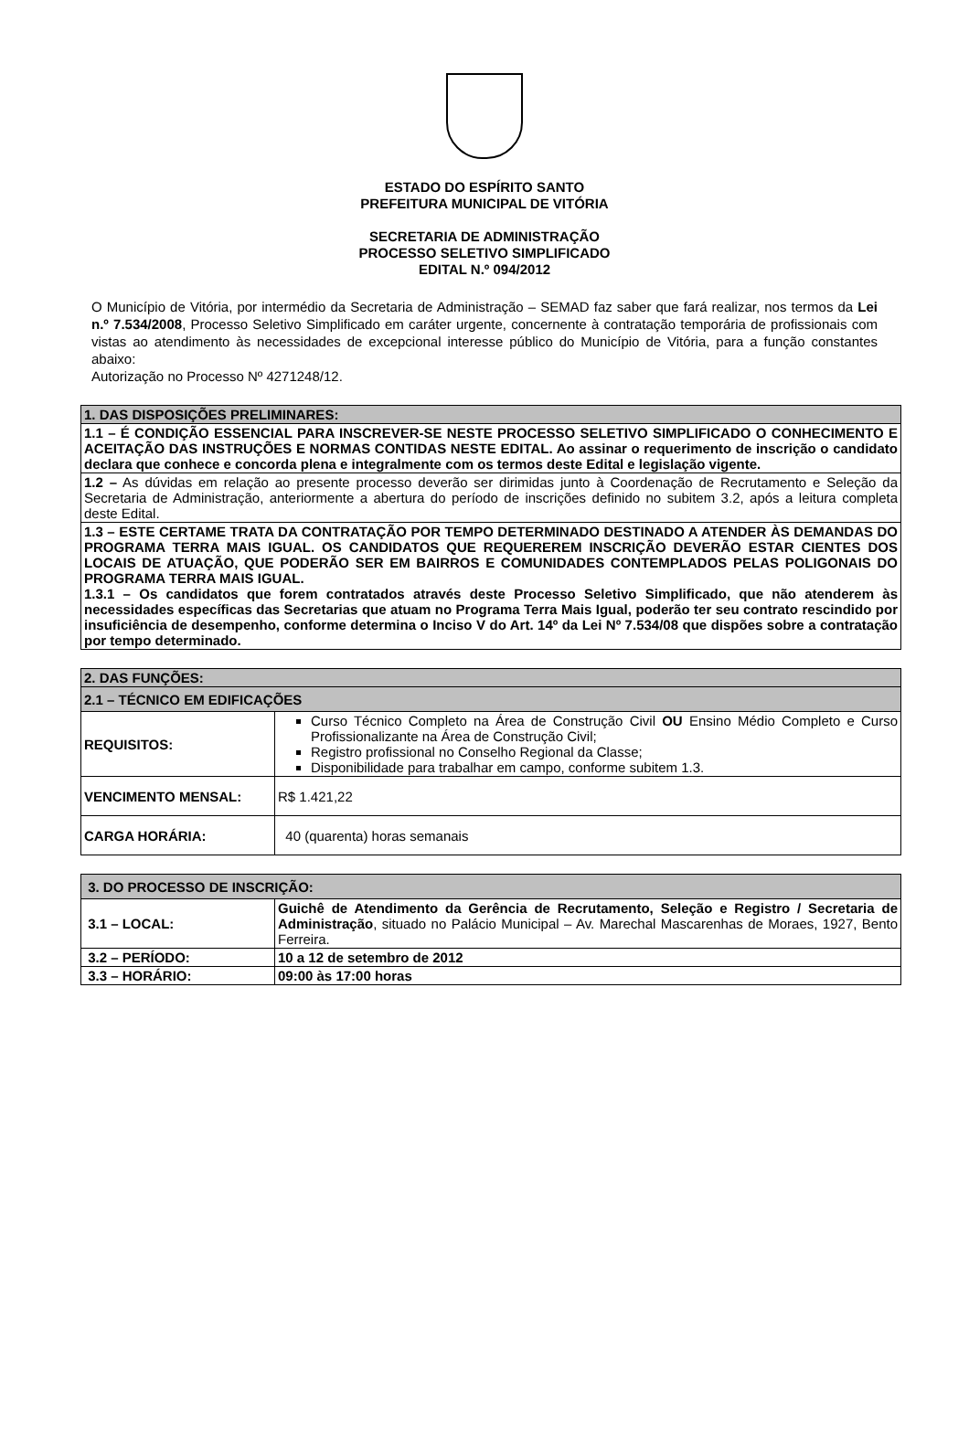ESTADO DO ESPÍRITO SANTO
PREFEITURA MUNICIPAL DE VITÓRIA
SECRETARIA DE ADMINISTRAÇÃO
PROCESSO SELETIVO SIMPLIFICADO
EDITAL N.º 094/2012
O Município de Vitória, por intermédio da Secretaria de Administração – SEMAD faz saber que fará realizar, nos termos da Lei n.º 7.534/2008, Processo Seletivo Simplificado em caráter urgente, concernente à contratação temporária de profissionais com vistas ao atendimento às necessidades de excepcional interesse público do Município de Vitória, para a função constantes abaixo:
Autorização no Processo Nº 4271248/12.
| 1. DAS DISPOSIÇÕES PRELIMINARES: |
| --- |
| 1.1 – É CONDIÇÃO ESSENCIAL PARA INSCREVER-SE NESTE PROCESSO SELETIVO SIMPLIFICADO O CONHECIMENTO E ACEITAÇÃO DAS INSTRUÇÕES E NORMAS CONTIDAS NESTE EDITAL. Ao assinar o requerimento de inscrição o candidato declara que conhece e concorda plena e integralmente com os termos deste Edital e legislação vigente. |
| 1.2 – As dúvidas em relação ao presente processo deverão ser dirimidas junto à Coordenação de Recrutamento e Seleção da Secretaria de Administração, anteriormente a abertura do período de inscrições definido no subitem 3.2, após a leitura completa deste Edital. |
| 1.3 – ESTE CERTAME TRATA DA CONTRATAÇÃO POR TEMPO DETERMINADO DESTINADO A ATENDER ÀS DEMANDAS DO PROGRAMA TERRA MAIS IGUAL. OS CANDIDATOS QUE REQUEREREM INSCRIÇÃO DEVERÃO ESTAR CIENTES DOS LOCAIS DE ATUAÇÃO, QUE PODERÃO SER EM BAIRROS E COMUNIDADES CONTEMPLADOS PELAS POLIGONAIS DO PROGRAMA TERRA MAIS IGUAL. 1.3.1 – Os candidatos que forem contratados através deste Processo Seletivo Simplificado, que não atenderem às necessidades específicas das Secretarias que atuam no Programa Terra Mais Igual, poderão ter seu contrato rescindido por insuficiência de desempenho, conforme determina o Inciso V do Art. 14º da Lei Nº 7.534/08 que dispões sobre a contratação por tempo determinado. |
| 2. DAS FUNÇÕES: | |
| --- | --- |
| 2.1 – TÉCNICO EM EDIFICAÇÕES | |
| REQUISITOS: | Curso Técnico Completo na Área de Construção Civil OU Ensino Médio Completo e Curso Profissionalizante na Área de Construção Civil; Registro profissional no Conselho Regional da Classe; Disponibilidade para trabalhar em campo, conforme subitem 1.3. |
| VENCIMENTO MENSAL: | R$ 1.421,22 |
| CARGA HORÁRIA: | 40 (quarenta) horas semanais |
| 3. DO PROCESSO DE INSCRIÇÃO: | |
| --- | --- |
| 3.1 – LOCAL: | Guichê de Atendimento da Gerência de Recrutamento, Seleção e Registro / Secretaria de Administração , situado no Palácio Municipal – Av. Marechal Mascarenhas de Moraes, 1927, Bento Ferreira. |
| 3.2 – PERÍODO: | 10 a 12 de setembro de 2012 |
| 3.3 – HORÁRIO: | 09:00 às 17:00 horas |